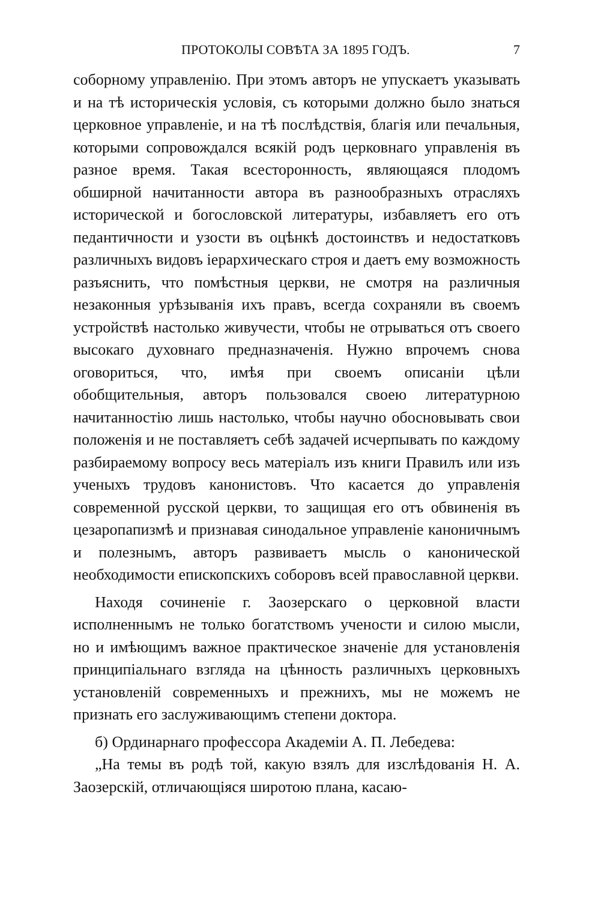ПРОТОКОЛЫ СОВѢТА ЗА 1895 ГОДЪ. 7
соборному управленію. При этомъ авторъ не упускаетъ указывать и на тѣ историческія условія, съ которыми должно было знаться церковное управленіе, и на тѣ послѣдствія, благія или печальныя, которыми сопровождался всякій родъ церковнаго управленія въ разное время. Такая всесторонность, являющаяся плодомъ обширной начитанности автора въ разнообразныхъ отрасляхъ исторической и богословской литературы, избавляетъ его отъ педантичности и узости въ оцѣнкѣ достоинствъ и недостатковъ различныхъ видовъ іерархическаго строя и даетъ ему возможность разъяснить, что помѣстныя церкви, не смотря на различныя незаконныя урѣзыванія ихъ правъ, всегда сохраняли въ своемъ устройствѣ настолько живучести, чтобы не отрываться отъ своего высокаго духовнаго предназначенія. Нужно впрочемъ снова оговориться, что, имѣя при своемъ описаніи цѣли обобщительныя, авторъ пользовался своею литературною начитанностію лишь настолько, чтобы научно обосновывать свои положенія и не поставляетъ себѣ задачей исчерпывать по каждому разбираемому вопросу весь матеріалъ изъ книги Правилъ или изъ ученыхъ трудовъ канонистовъ. Что касается до управленія современной русской церкви, то защищая его отъ обвиненія въ цезаропапизмѣ и признавая синодальное управленіе каноничнымъ и полезнымъ, авторъ развиваетъ мысль о канонической необходимости епископскихъ соборовъ всей православной церкви.
Находя сочиненіе г. Заозерскаго о церковной власти исполненнымъ не только богатствомъ учености и силою мысли, но и имѣющимъ важное практическое значеніе для установленія принципіальнаго взгляда на цѣнность различныхъ церковныхъ установленій современныхъ и прежнихъ, мы не можемъ не признать его заслуживающимъ степени доктора.
б) Ординарнаго профессора Академіи А. П. Лебедева:
„На темы въ родѣ той, какую взялъ для изслѣдованія Н. А. Заозерскій, отличающіяся широтою плана, касаю-